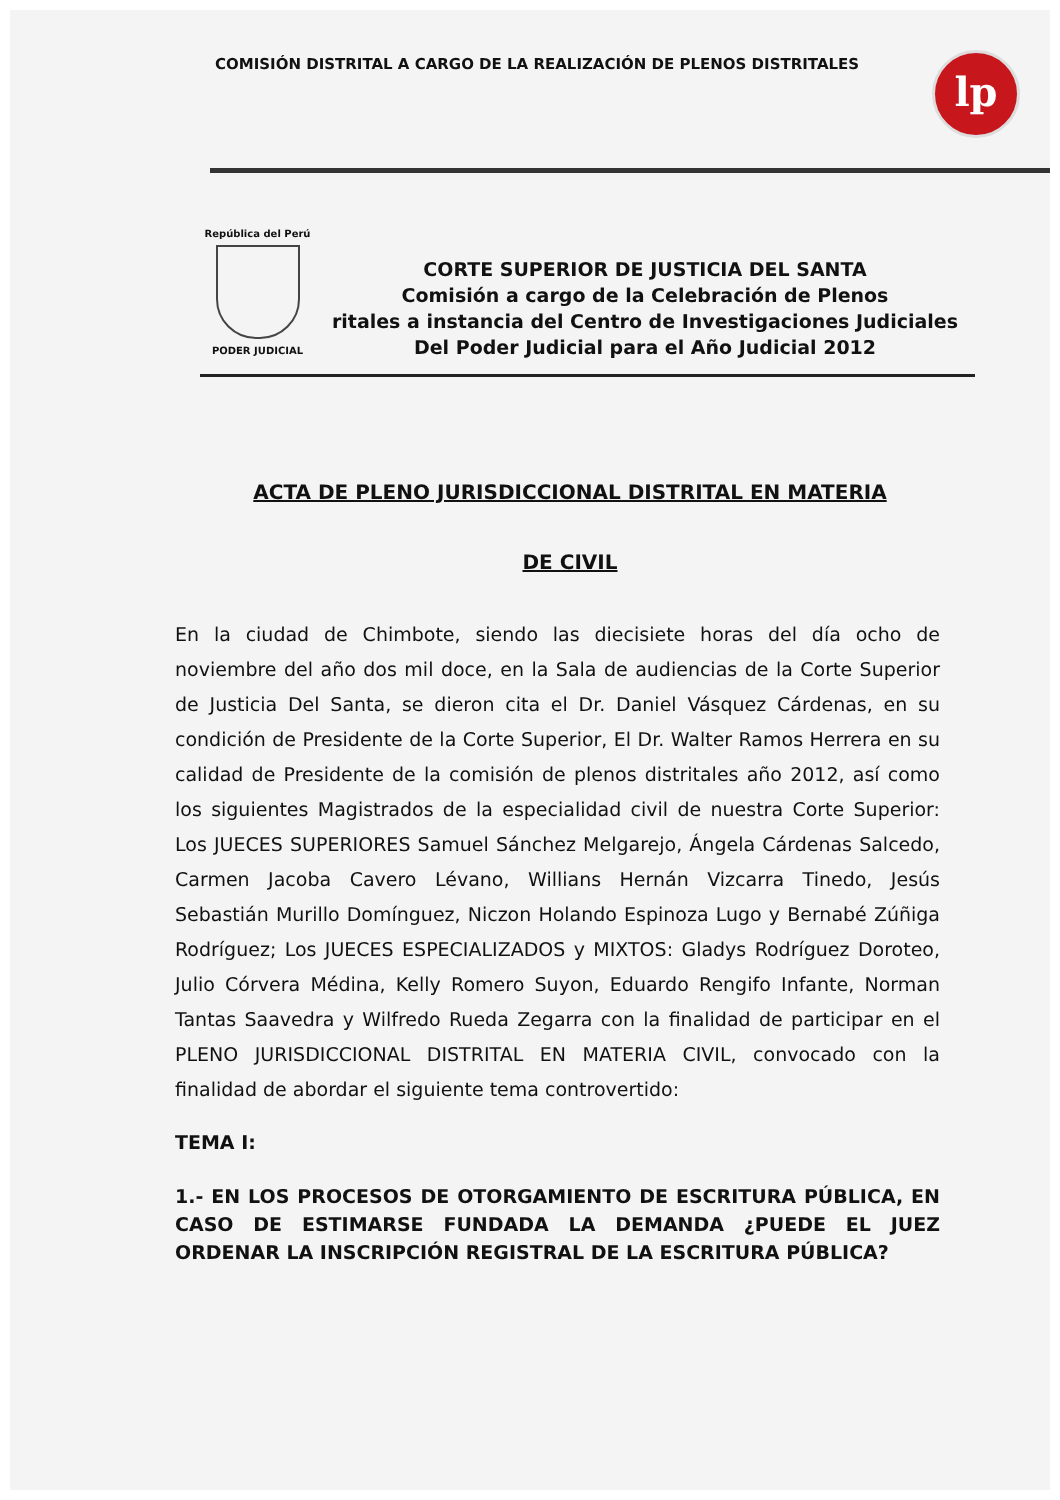COMISIÓN DISTRITAL A CARGO DE LA REALIZACIÓN DE PLENOS DISTRITALES
lp
República del Perú
PODER JUDICIAL
CORTE SUPERIOR DE JUSTICIA DEL SANTA
Comisión a cargo de la Celebración de Plenos
ritales a instancia del Centro de Investigaciones Judiciales
Del Poder Judicial para el Año Judicial 2012
ACTA DE PLENO JURISDICCIONAL DISTRITAL EN MATERIA
DE CIVIL
En la ciudad de Chimbote, siendo las diecisiete horas del día ocho de noviembre del año dos mil doce, en la Sala de audiencias de la Corte Superior de Justicia Del Santa, se dieron cita el Dr. Daniel Vásquez Cárdenas, en su condición de Presidente de la Corte Superior, El Dr. Walter Ramos Herrera en su calidad de Presidente de la comisión de plenos distritales año 2012, así como los siguientes Magistrados de la especialidad civil de nuestra Corte Superior: Los JUECES SUPERIORES Samuel Sánchez Melgarejo, Ángela Cárdenas Salcedo, Carmen Jacoba Cavero Lévano, Willians Hernán Vizcarra Tinedo, Jesús Sebastián Murillo Domínguez, Niczon Holando Espinoza Lugo y Bernabé Zúñiga Rodríguez; Los JUECES ESPECIALIZADOS y MIXTOS: Gladys Rodríguez Doroteo, Julio Córvera Médina, Kelly Romero Suyon, Eduardo Rengifo Infante, Norman Tantas Saavedra y Wilfredo Rueda Zegarra con la finalidad de participar en el PLENO JURISDICCIONAL DISTRITAL EN MATERIA CIVIL, convocado con la finalidad de abordar el siguiente tema controvertido:
TEMA I:
1.- EN LOS PROCESOS DE OTORGAMIENTO DE ESCRITURA PÚBLICA, EN CASO DE ESTIMARSE FUNDADA LA DEMANDA ¿PUEDE EL JUEZ ORDENAR LA INSCRIPCIÓN REGISTRAL DE LA ESCRITURA PÚBLICA?